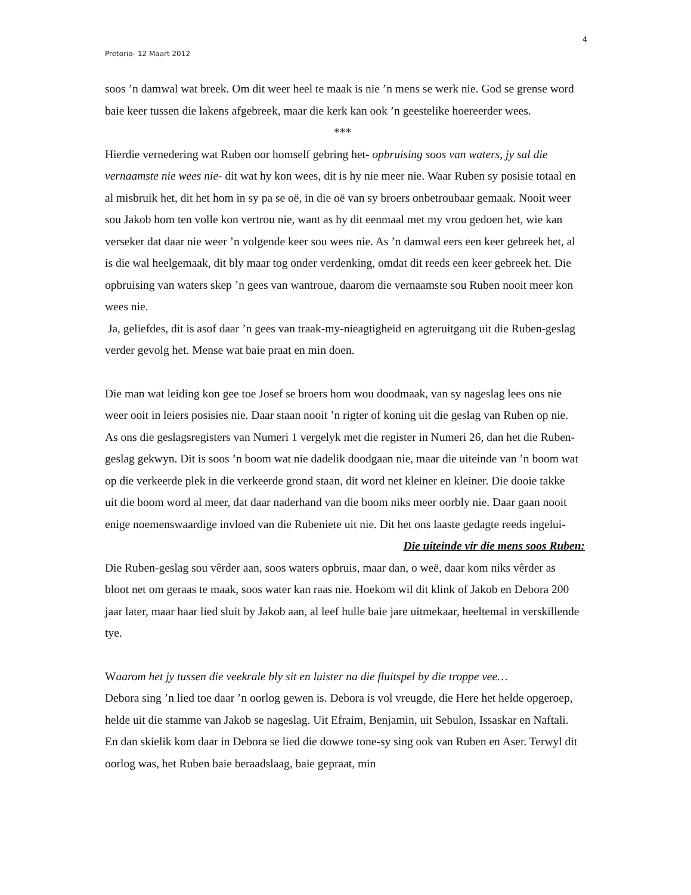4
Pretoria- 12 Maart 2012
soos ’n damwal wat breek. Om dit weer heel te maak is nie ’n mens se werk nie. God se grense word baie keer tussen die lakens afgebreek, maar die kerk kan ook ’n geestelike hoereerder wees.
***
Hierdie vernedering wat Ruben oor homself gebring het- opbruising soos van waters, jy sal die vernaamste nie wees nie- dit wat hy kon wees, dit is hy nie meer nie. Waar Ruben sy posisie totaal en al misbruik het, dit het hom in sy pa se oë, in die oë van sy broers onbetroubaar gemaak. Nooit weer sou Jakob hom ten volle kon vertrou nie, want as hy dit eenmaal met my vrou gedoen het, wie kan verseker dat daar nie weer ’n volgende keer sou wees nie. As ’n damwal eers een keer gebreek het, al is die wal heelgemaak, dit bly maar tog onder verdenking, omdat dit reeds een keer gebreek het. Die opbruising van waters skep ’n gees van wantroue, daarom die vernaamste sou Ruben nooit meer kon wees nie.
Ja, geliefdes, dit is asof daar ’n gees van traak-my-nieagtigheid en agteruitgang uit die Ruben-geslag verder gevolg het. Mense wat baie praat en min doen.
Die man wat leiding kon gee toe Josef se broers hom wou doodmaak, van sy nageslag lees ons nie weer ooit in leiers posisies nie. Daar staan nooit ’n rigter of koning uit die geslag van Ruben op nie. As ons die geslagsregisters van Numeri 1 vergelyk met die register in Numeri 26, dan het die Ruben-geslag gekwyn. Dit is soos ’n boom wat nie dadelik doodgaan nie, maar die uiteinde van ’n boom wat op die verkeerde plek in die verkeerde grond staan, dit word net kleiner en kleiner. Die dooie takke uit die boom word al meer, dat daar naderhand van die boom niks meer oorbly nie. Daar gaan nooit enige noemenswaardige invloed van die Rubeniete uit nie. Dit het ons laaste gedagte reeds ingelui-
Die uiteinde vir die mens soos Ruben:
Die Ruben-geslag sou vêrder aan, soos waters opbruis, maar dan, o weë, daar kom niks vêrder as bloot net om geraas te maak, soos water kan raas nie. Hoekom wil dit klink of Jakob en Debora 200 jaar later, maar haar lied sluit by Jakob aan, al leef hulle baie jare uitmekaar, heeltemal in verskillende tye.
Waarom het jy tussen die veekrale bly sit en luister na die fluitspel by die troppe vee…
Debora sing ’n lied toe daar ’n oorlog gewen is. Debora is vol vreugde, die Here het helde opgeroep, helde uit die stamme van Jakob se nageslag. Uit Efraim, Benjamin, uit Sebulon, Issaskar en Naftali. En dan skielik kom daar in Debora se lied die dowwe tone-sy sing ook van Ruben en Aser. Terwyl dit oorlog was, het Ruben baie beraadslaag, baie gepraat, min